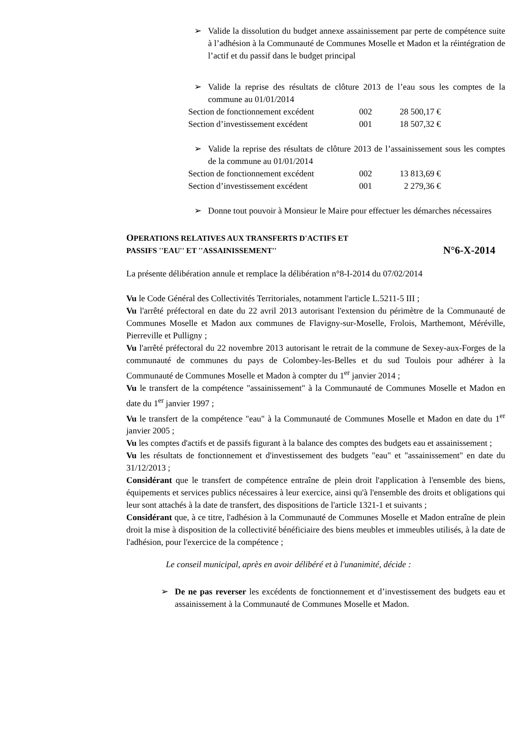➢ Valide la dissolution du budget annexe assainissement par perte de compétence suite à l’adhésion à la Communauté de Communes Moselle et Madon et la réintégration de l’actif et du passif dans le budget principal
➢ Valide la reprise des résultats de clôture 2013 de l’eau sous les comptes de la commune au 01/01/2014
Section de fonctionnement excédent 002 28 500,17 €
Section d’investissement excédent 001 18 507,32 €
➢ Valide la reprise des résultats de clôture 2013 de l’assainissement sous les comptes de la commune au 01/01/2014
Section de fonctionnement excédent 002 13 813,69 €
Section d’investissement excédent 001 2 279,36 €
➢ Donne tout pouvoir à Monsieur le Maire pour effectuer les démarches nécessaires
OPERATIONS RELATIVES AUX TRANSFERTS D'ACTIFS ET
PASSIFS ''EAU'' ET ''ASSAINISSEMENT''
N°6-X-2014
La présente délibération annule et remplace la délibération n°8-I-2014 du 07/02/2014
Vu le Code Général des Collectivités Territoriales, notamment l'article L.5211-5 III ;
Vu l'arrêté préfectoral en date du 22 avril 2013 autorisant l'extension du périmètre de la Communauté de Communes Moselle et Madon aux communes de Flavigny-sur-Moselle, Frolois, Marthemont, Méréville, Pierreville et Pulligny ;
Vu l'arrêté préfectoral du 22 novembre 2013 autorisant le retrait de la commune de Sexey-aux-Forges de la communauté de communes du pays de Colombey-les-Belles et du sud Toulois pour adhérer à la Communauté de Communes Moselle et Madon à compter du 1<sup>er</sup> janvier 2014 ;
Vu le transfert de la compétence "assainissement" à la Communauté de Communes Moselle et Madon en date du 1<sup>er</sup> janvier 1997 ;
Vu le transfert de la compétence "eau" à la Communauté de Communes Moselle et Madon en date du 1<sup>er</sup> janvier 2005 ;
Vu les comptes d'actifs et de passifs figurant à la balance des comptes des budgets eau et assainissement ;
Vu les résultats de fonctionnement et d'investissement des budgets "eau" et "assainissement" en date du 31/12/2013 ;
Considérant que le transfert de compétence entraîne de plein droit l'application à l'ensemble des biens, équipements et services publics nécessaires à leur exercice, ainsi qu'à l'ensemble des droits et obligations qui leur sont attachés à la date de transfert, des dispositions de l'article 1321-1 et suivants ;
Considérant que, à ce titre, l'adhésion à la Communauté de Communes Moselle et Madon entraîne de plein droit la mise à disposition de la collectivité bénéficiaire des biens meubles et immeubles utilisés, à la date de l'adhésion, pour l'exercice de la compétence ;
Le conseil municipal, après en avoir délibéré et à l'unanimité, décide :
➢ De ne pas reverser les excédents de fonctionnement et d’investissement des budgets eau et assainissement à la Communauté de Communes Moselle et Madon.